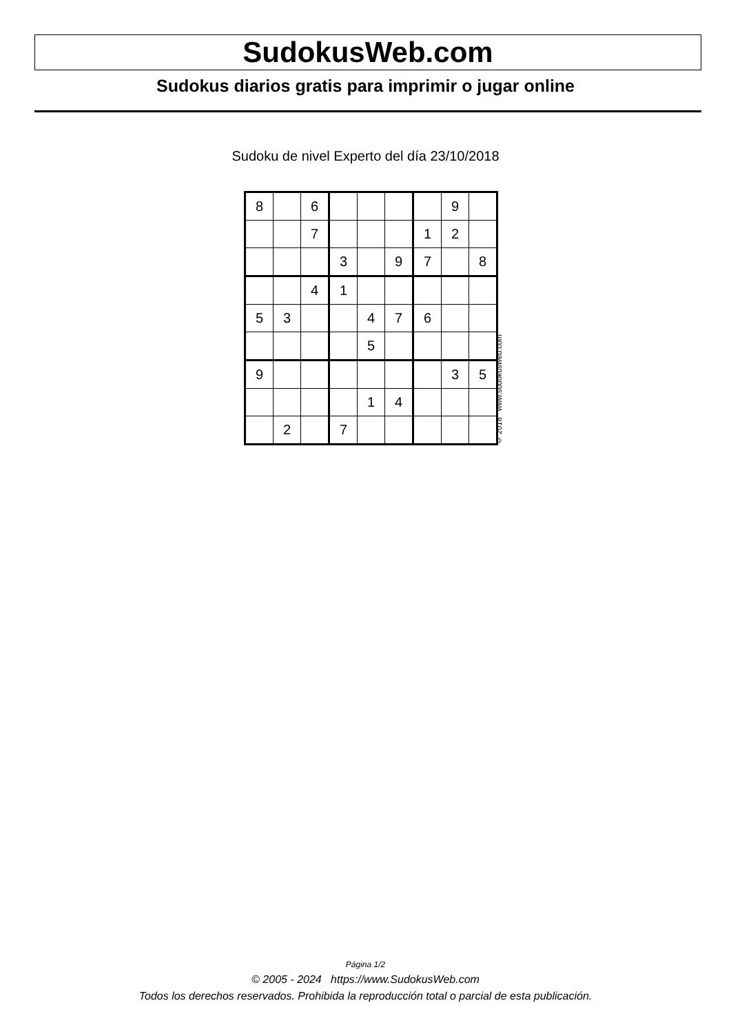SudokusWeb.com
Sudokus diarios gratis para imprimir o jugar online
Sudoku de nivel Experto del día 23/10/2018
| 8 | | 6 | | | | | 9 | |
| | | 7 | | | | 1 | 2 | |
| | | | 3 | | 9 | 7 | | 8 |
| | | 4 | 1 | | | | | |
| 5 | 3 | | | 4 | 7 | 6 | | |
| | | | | 5 | | | | |
| 9 | | | | | | | 3 | 5 |
| | | | | 1 | 4 | | | |
| | 2 | | 7 | | | | | |
© 2018 www.sudokusweb.com
Página 1/2
© 2005 - 2024 https://www.SudokusWeb.com
Todos los derechos reservados. Prohibida la reproducción total o parcial de esta publicación.